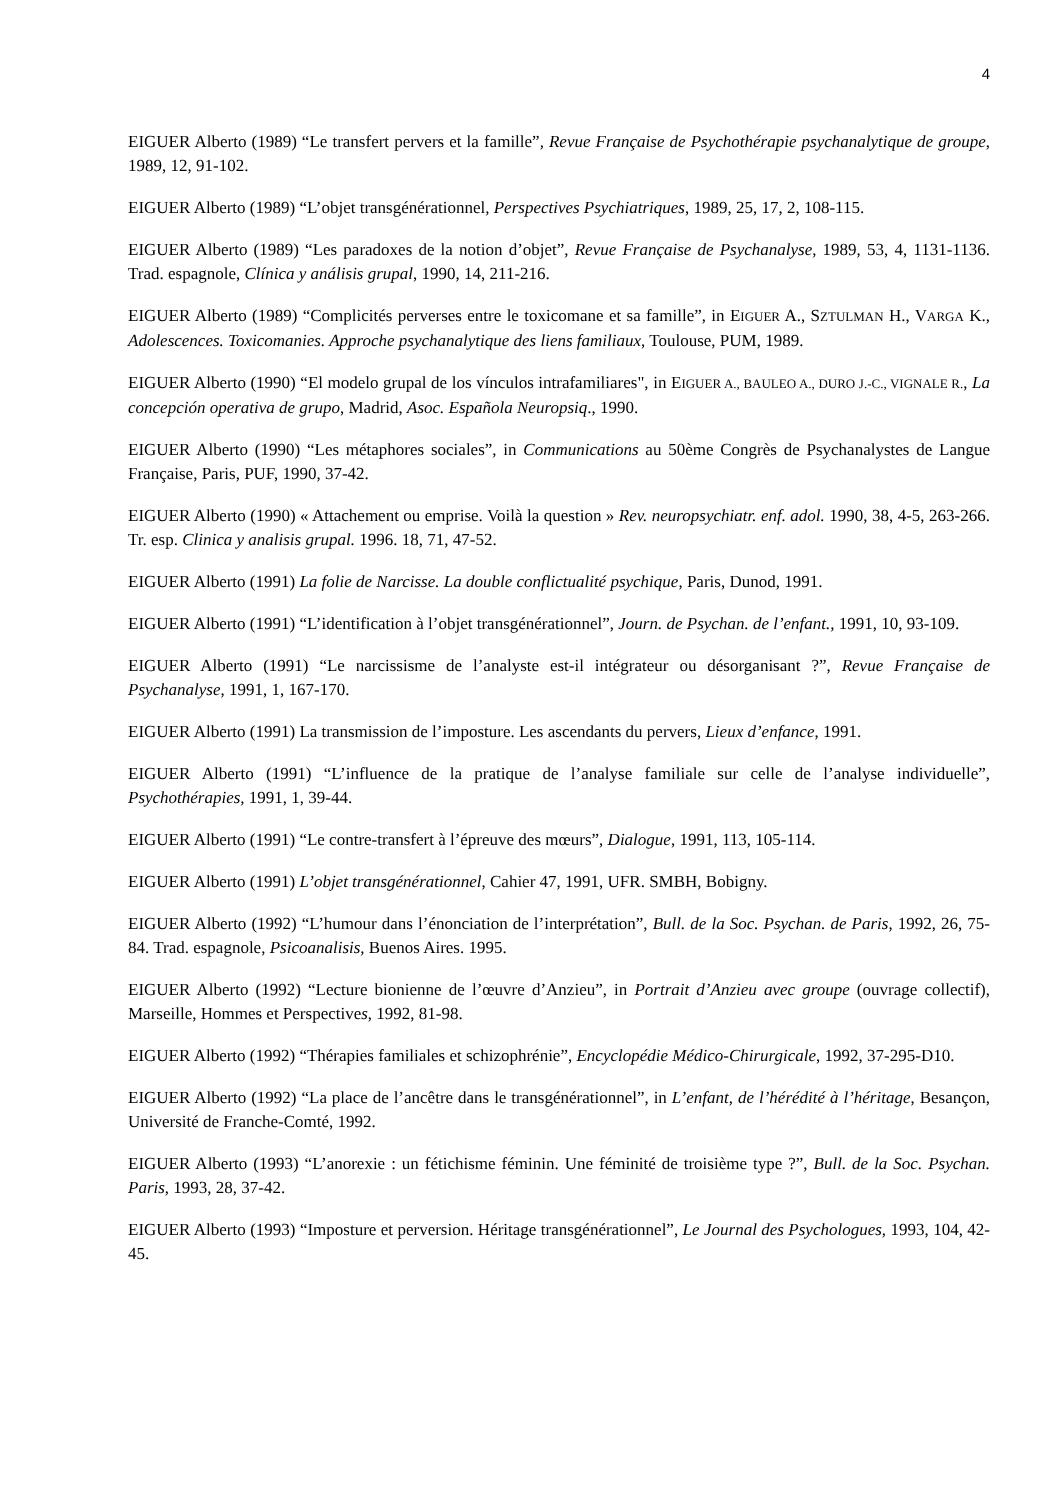4
EIGUER Alberto (1989) “Le transfert pervers et la famille”, Revue Française de Psychothérapie psychanalytique de groupe, 1989, 12, 91-102.
EIGUER Alberto (1989) “L’objet transgénérationnel, Perspectives Psychiatriques, 1989, 25, 17, 2, 108-115.
EIGUER Alberto (1989) “Les paradoxes de la notion d’objet”, Revue Française de Psychanalyse, 1989, 53, 4, 1131-1136. Trad. espagnole, Clínica y análisis grupal, 1990, 14, 211-216.
EIGUER Alberto (1989) “Complicités perverses entre le toxicomane et sa famille”, in EIGUER A., SZTULMAN H., VARGA K., Adolescences. Toxicomanies. Approche psychanalytique des liens familiaux, Toulouse, PUM, 1989.
EIGUER Alberto (1990) “El modelo grupal de los vínculos intrafamiliares", in EIGUER A., BAULEO A., DURO J.-C., VIGNALE R., La concepción operativa de grupo, Madrid, Asoc. Española Neuropsiq., 1990.
EIGUER Alberto (1990) “Les métaphores sociales”, in Communications au 50ème Congrès de Psychanalystes de Langue Française, Paris, PUF, 1990, 37-42.
EIGUER Alberto (1990) « Attachement ou emprise. Voilà la question » Rev. neuropsychiatr. enf. adol. 1990, 38, 4-5, 263-266. Tr. esp. Clinica y analisis grupal. 1996. 18, 71, 47-52.
EIGUER Alberto (1991) La folie de Narcisse. La double conflictualité psychique, Paris, Dunod, 1991.
EIGUER Alberto (1991) “L’identification à l’objet transgénérationnel”, Journ. de Psychan. de l’enfant., 1991, 10, 93-109.
EIGUER Alberto (1991) “Le narcissisme de l’analyste est-il intégrateur ou désorganisant ?”, Revue Française de Psychanalyse, 1991, 1, 167-170.
EIGUER Alberto (1991) La transmission de l’imposture. Les ascendants du pervers, Lieux d’enfance, 1991.
EIGUER Alberto (1991) “L’influence de la pratique de l’analyse familiale sur celle de l’analyse individuelle”, Psychothérapies, 1991, 1, 39-44.
EIGUER Alberto (1991) “Le contre-transfert à l’épreuve des mœurs”, Dialogue, 1991, 113, 105-114.
EIGUER Alberto (1991) L’objet transgénérationnel, Cahier 47, 1991, UFR. SMBH, Bobigny.
EIGUER Alberto (1992) “L’humour dans l’énonciation de l’interprétation”, Bull. de la Soc. Psychan. de Paris, 1992, 26, 75-84. Trad. espagnole, Psicoanalisis, Buenos Aires. 1995.
EIGUER Alberto (1992) “Lecture bionienne de l’œuvre d’Anzieu”, in Portrait d’Anzieu avec groupe (ouvrage collectif), Marseille, Hommes et Perspectives, 1992, 81-98.
EIGUER Alberto (1992) “Thérapies familiales et schizophrénie”, Encyclopédie Médico-Chirurgicale, 1992, 37-295-D10.
EIGUER Alberto (1992) “La place de l’ancêtre dans le transgénérationnel”, in L’enfant, de l’hérédité à l’héritage, Besançon, Université de Franche-Comté, 1992.
EIGUER Alberto (1993) “L’anorexie : un fétichisme féminin. Une féminité de troisième type ?”, Bull. de la Soc. Psychan. Paris, 1993, 28, 37-42.
EIGUER Alberto (1993) “Imposture et perversion. Héritage transgénérationnel”, Le Journal des Psychologues, 1993, 104, 42-45.